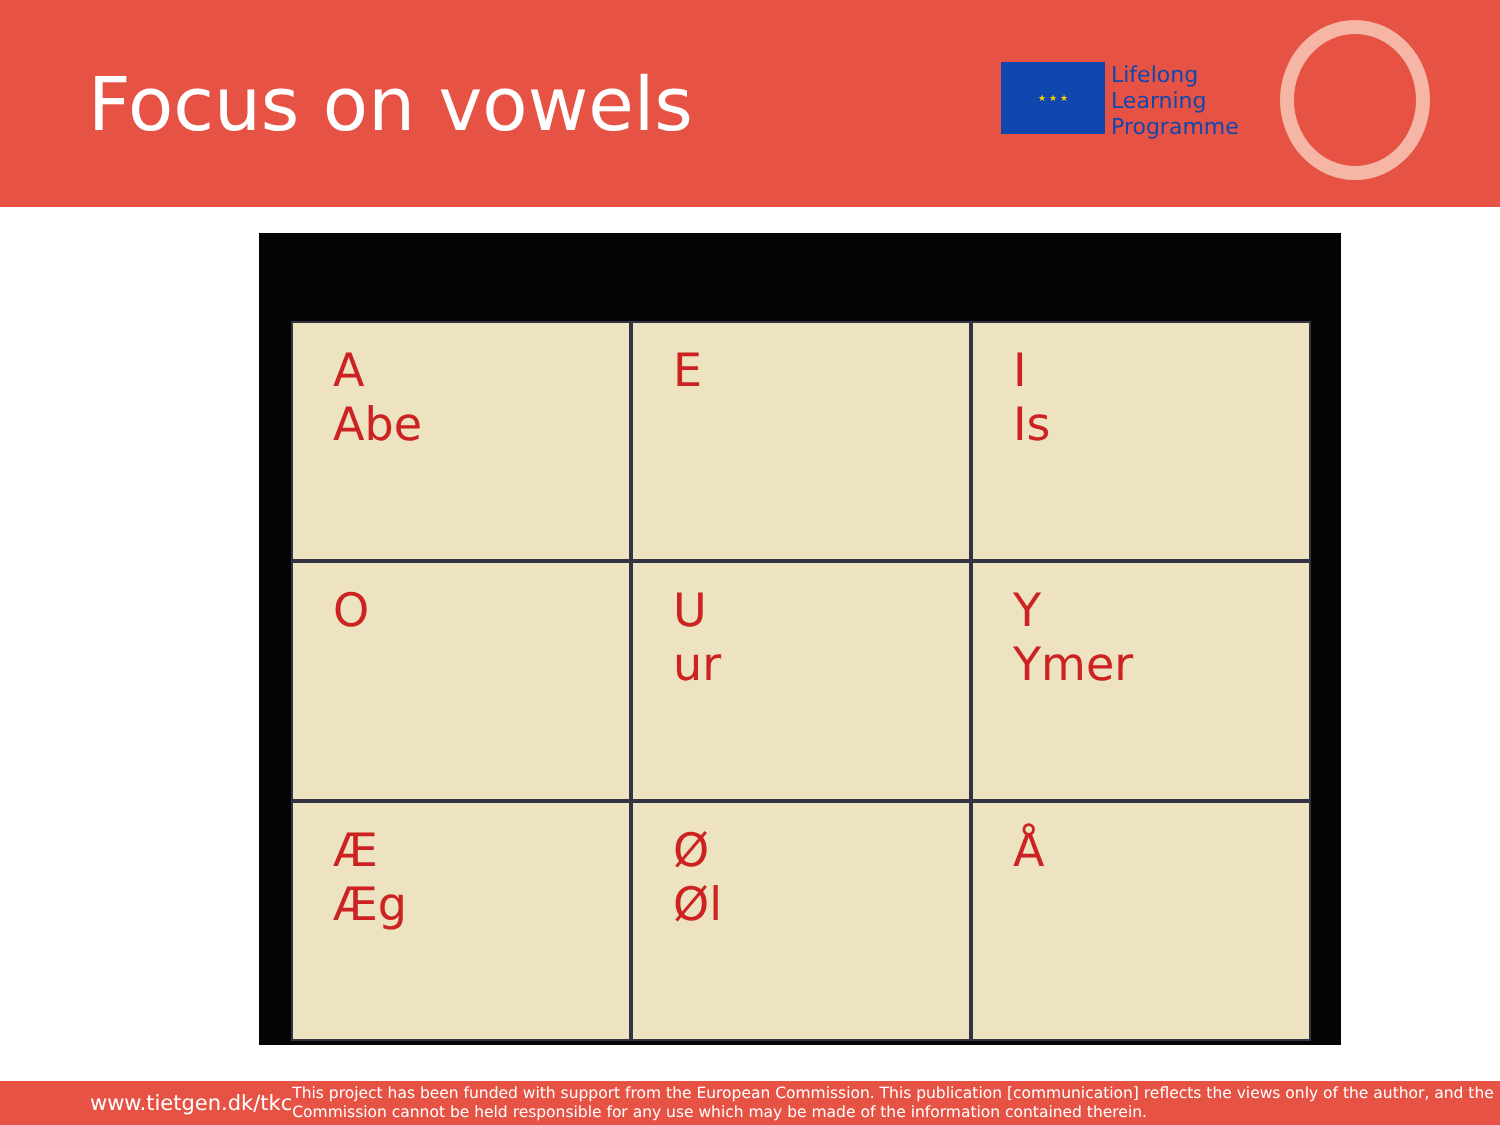Focus on vowels
★ ★ ★
Lifelong
Learning
Programme
A
Abe
E
I
Is
O
U
ur
Y
Ymer
Æ
Æg
Ø
Øl
Å
www.tietgen.dk/tkc
This project has been funded with support from the European Commission. This publication [communication] reflects the views only of the author, and the Commission cannot be held responsible for any use which may be made of the information contained therein.